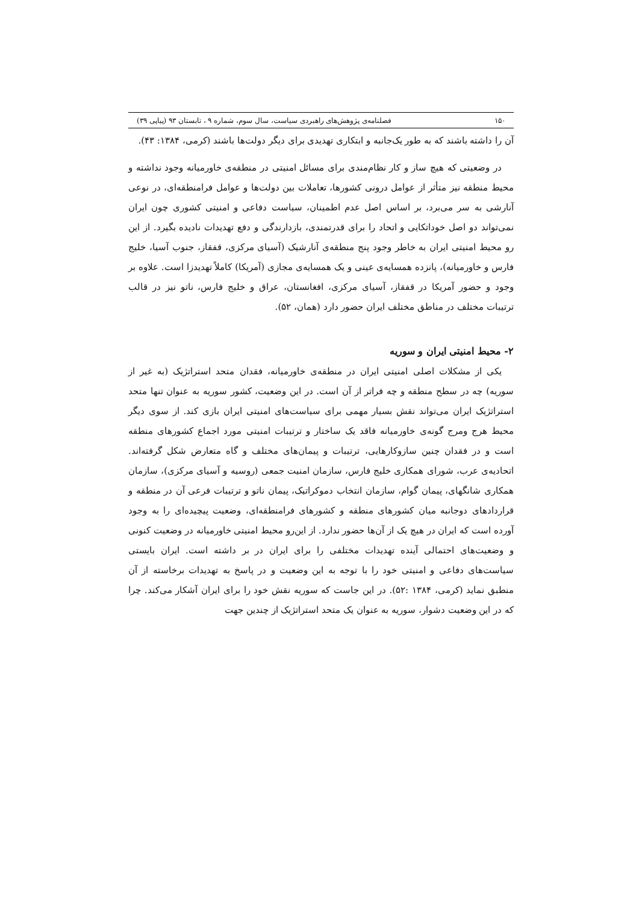۱۵۰ فصلنامه‌ی پژوهش‌های راهبردی سیاست، سال سوم، شماره ۹ ، تابستان ۹۳ (پیاپی ۳۹)
آن را داشته باشند که به طور یک‌جانبه و ابتکاری تهدیدی برای دیگر دولت‌ها باشند (کرمی، ۱۳۸۴: ۴۳).
در وضعیتی که هیچ ساز و کار نظام‌مندی برای مسائل امنیتی در منطقه‌ی خاورمیانه وجود نداشته و محیط منطقه نیز متأثر از عوامل درونی کشورها، تعاملات بین دولت‌ها و عوامل فرامنطقه‌ای، در نوعی آنارشی به سر می‌برد، بر اساس اصل عدم اطمینان، سیاست دفاعی و امنیتی کشوری چون ایران نمی‌تواند دو اصل خوداتکایی و اتحاد را برای قدرتمندی، بازدارندگی و دفع تهدیدات نادیده بگیرد. از این رو محیط امنیتی ایران به خاطر وجود پنج منطقه‌ی آنارشیک (آسیای مرکزی، قفقاز، جنوب آسیا، خلیج فارس و خاورمیانه)، پانزده همسایه‌ی عینی و یک همسایه‌ی مجازی (آمریکا) کاملاً تهدیدزا است. علاوه بر وجود و حضور آمریکا در قفقاز، آسیای مرکزی، افغانستان، عراق و خلیج فارس، ناتو نیز در قالب ترتیبات مختلف در مناطق مختلف ایران حضور دارد (همان، ۵۲).
۲- محیط امنیتی ایران و سوریه
یکی از مشکلات اصلی امنیتی ایران در منطقه‌ی خاورمیانه، فقدان متحد استراتژیک (به غیر از سوریه) چه در سطح منطقه و چه فراتر از آن است. در این وضعیت، کشور سوریه به عنوان تنها متحد استراتژیک ایران می‌تواند نقش بسیار مهمی برای سیاست‌های امنیتی ایران بازی کند. از سوی دیگر محیط هرج ومرج گونه‌ی خاورمیانه فاقد یک ساختار و ترتیبات امنیتی مورد اجماع کشورهای منطقه است و در فقدان چنین سازوکارهایی، ترتیبات و پیمان‌های مختلف و گاه متعارض شکل گرفته‌اند. اتحادیه‌ی عرب، شورای همکاری خلیج فارس، سازمان امنیت جمعی (روسیه و آسیای مرکزی)، سازمان همکاری شانگهای، پیمان گوام، سازمان انتخاب دموکراتیک، پیمان ناتو و ترتیبات فرعی آن در منطقه و قراردادهای دوجانبه میان کشورهای منطقه و کشورهای فرامنطقه‌ای، وضعیت پیچیده‌ای را به وجود آورده است که ایران در هیچ یک از آن‌ها حضور ندارد. از این‌رو محیط امنیتی خاورمیانه در وضعیت کنونی و وضعیت‌های احتمالی آینده تهدیدات مختلفی را برای ایران در بر داشته است. ایران بایستی سیاست‌های دفاعی و امنیتی خود را با توجه به این وضعیت و در پاسخ به تهدیدات برخاسته از آن منطبق نماید (کرمی، ۱۳۸۴ :۵۲). در این جاست که سوریه نقش خود را برای ایران آشکار می‌کند. چرا که در این وضعیت دشوار، سوریه به عنوان یک متحد استراتژیک از چندین جهت